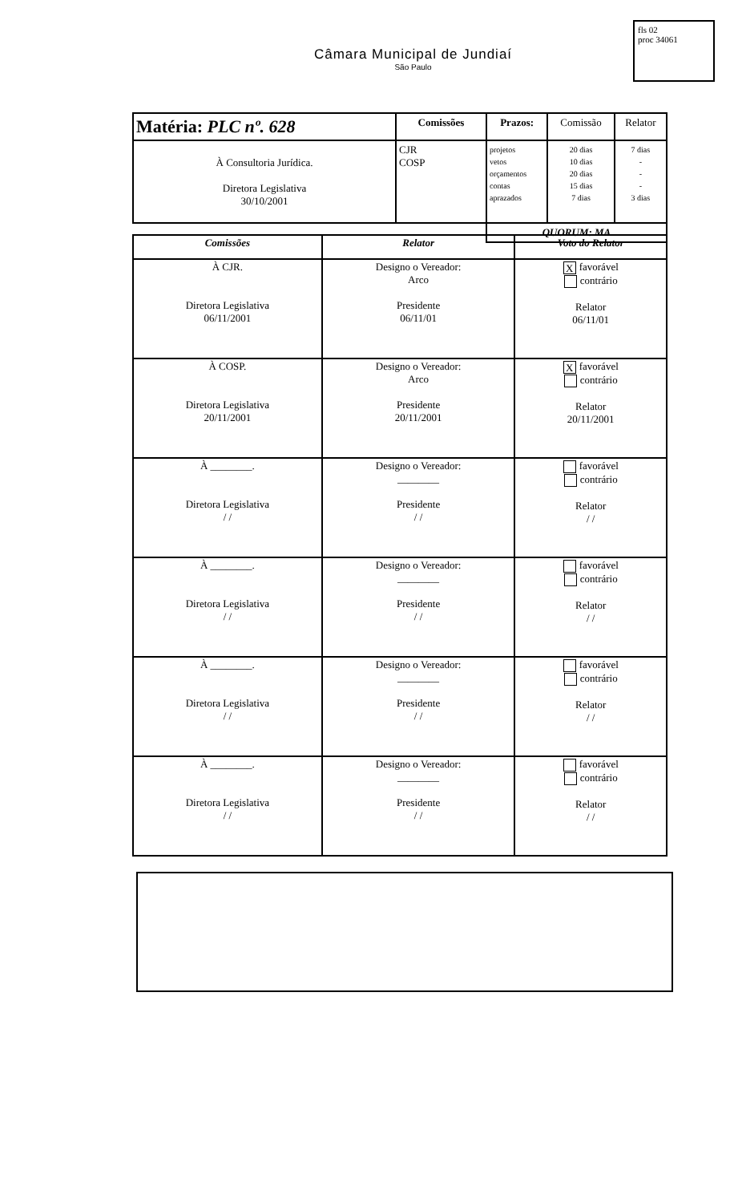fls 02
proc 34061
Câmara Municipal de Jundiaí
São Paulo
| Matéria: PLC nº. 628 | Comissões | Prazos: | Comissão | Relator |
| À Consultoria Jurídica. Diretora Legislativa 30/10/2001 | CJR COSP | projetos vetos orçamentos contas aprazados | 20 dias 10 dias 20 dias 15 dias 7 dias | 7 dias - - - 3 dias |
| | | QUORUM: MA | | |
| Comissões | Relator | Voto do Relator |
| --- | --- | --- |
| À CJR. Diretora Legislativa 06/11/2001 | Designo o Vereador: Arco Presidente 06/11/01 | X favorável contrário Relator 06/11/01 |
| À COSP. Diretora Legislativa 20/11/2001 | Designo o Vereador: Arco Presidente 20/11/2001 | X favorável contrário Relator 20/11/2001 |
| À ________. Diretora Legislativa / / | Designo o Vereador: ________ Presidente / / | favorável contrário Relator / / |
| À ________. Diretora Legislativa / / | Designo o Vereador: ________ Presidente / / | favorável contrário Relator / / |
| À ________. Diretora Legislativa / / | Designo o Vereador: ________ Presidente / / | favorável contrário Relator / / |
| À ________. Diretora Legislativa / / | Designo o Vereador: ________ Presidente / / | favorável contrário Relator / / |